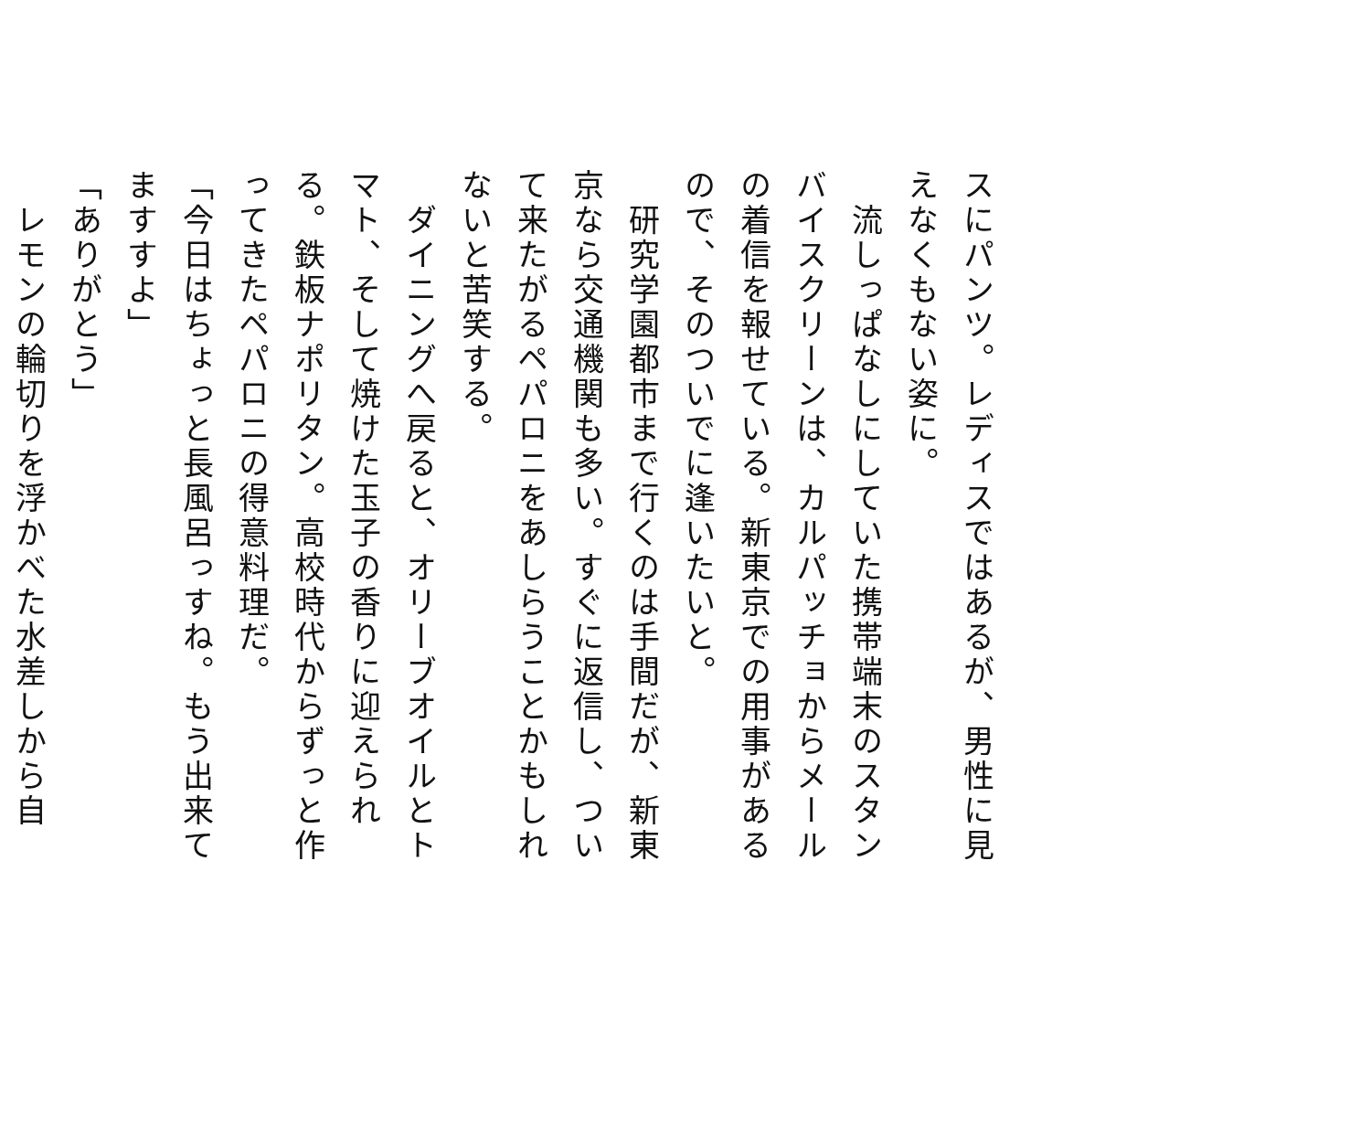スにパンツ。レディスではあるが、男性に見えなくもない姿に。
　流しっぱなしにしていた携帯端末のスタンバイスクリーンは、カルパッチョからメールの着信を報せている。新東京での用事があるので、そのついでに逢いたいと。
　研究学園都市まで行くのは手間だが、新東京なら交通機関も多い。すぐに返信し、ついて来たがるペパロニをあしらうことかもしれないと苦笑する。
　ダイニングへ戻ると、オリーブオイルとトマト、そして焼けた玉子の香りに迎えられる。鉄板ナポリタン。高校時代からずっと作ってきたペパロニの得意料理だ。
「今日はちょっと長風呂っすね。もう出来てますすよ」
「ありがとう」
　レモンの輪切りを浮かべた水差しから自